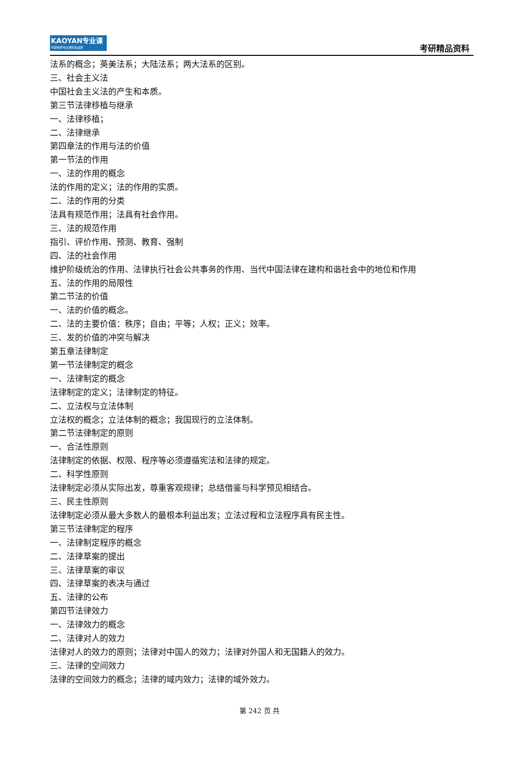KAOYAN专业课
中国考研专业课知名品牌
考研精品资料
法系的概念；英美法系；大陆法系；两大法系的区别。
三、社会主义法
中国社会主义法的产生和本质。
第三节法律移植与继承
一、法律移植；
二、法律继承
第四章法的作用与法的价值
第一节法的作用
一、法的作用的概念
法的作用的定义；法的作用的实质。
二、法的作用的分类
法具有规范作用；法具有社会作用。
三、法的规范作用
指引、评价作用、预测、教育、强制
四、法的社会作用
维护阶级统治的作用、法律执行社会公共事务的作用、当代中国法律在建构和谐社会中的地位和作用
五、法的作用的局限性
第二节法的价值
一、法的价值的概念。
二、法的主要价值：秩序；自由；平等；人权；正义；效率。
三、发的价值的冲突与解决
第五章法律制定
第一节法律制定的概念
一、法律制定的概念
法律制定的定义；法律制定的特征。
二、立法权与立法体制
立法权的概念；立法体制的概念；我国现行的立法体制。
第二节法律制定的原则
一、合法性原则
法律制定的依据、权限、程序等必须遵循宪法和法律的规定。
二、科学性原则
法律制定必须从实际出发，尊重客观规律；总结借鉴与科学预见相结合。
三、民主性原则
法律制定必须从最大多数人的最根本利益出发；立法过程和立法程序具有民主性。
第三节法律制定的程序
一、法律制定程序的概念
二、法律草案的提出
三、法律草案的审议
四、法律草案的表决与通过
五、法律的公布
第四节法律效力
一、法律效力的概念
二、法律对人的效力
法律对人的效力的原则；法律对中国人的效力；法律对外国人和无国籍人的效力。
三、法律的空间效力
法律的空间效力的概念；法律的域内效力；法律的域外效力。
第 242 页 共